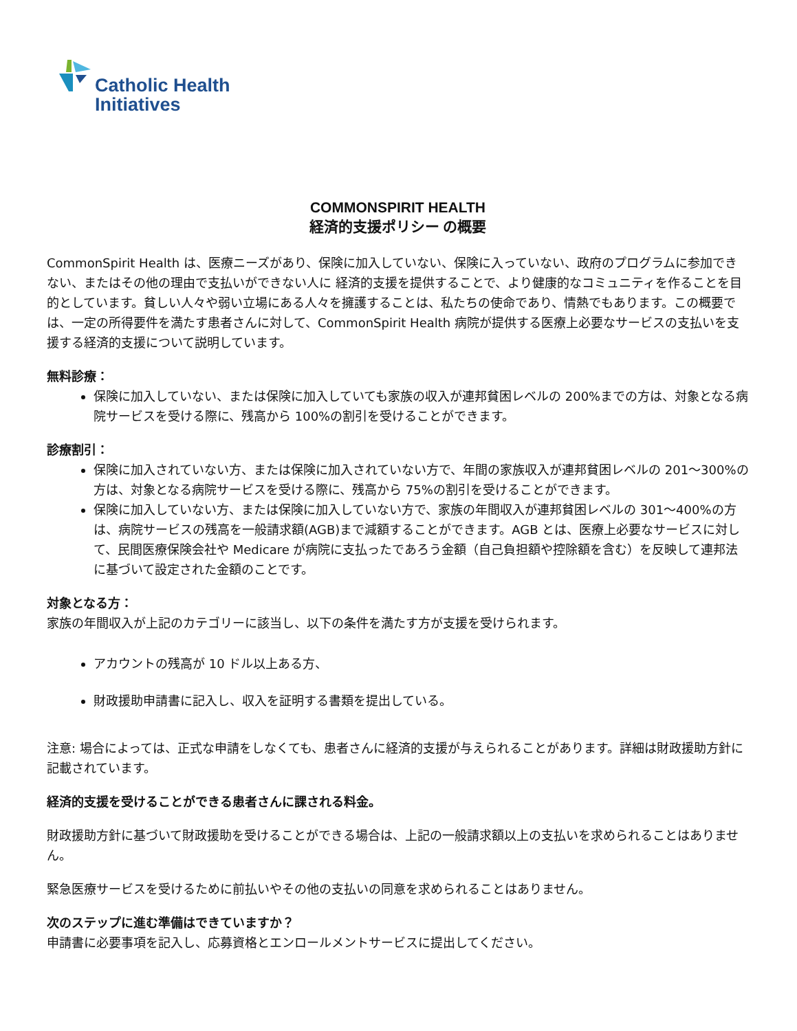Catholic Health
Initiatives
COMMONSPIRIT HEALTH
経済的支援ポリシー の概要
CommonSpirit Health は、医療ニーズがあり、保険に加入していない、保険に入っていない、政府のプログラムに参加できない、またはその他の理由で支払いができない人に 経済的支援を提供することで、より健康的なコミュニティを作ることを目的としています。貧しい人々や弱い立場にある人々を擁護することは、私たちの使命であり、情熱でもあります。この概要では、一定の所得要件を満たす患者さんに対して、CommonSpirit Health 病院が提供する医療上必要なサービスの支払いを支援する経済的支援について説明しています。
無料診療：
保険に加入していない、または保険に加入していても家族の収入が連邦貧困レベルの 200%までの方は、対象となる病院サービスを受ける際に、残高から 100%の割引を受けることができます。
診療割引：
保険に加入されていない方、または保険に加入されていない方で、年間の家族収入が連邦貧困レベルの 201～300%の方は、対象となる病院サービスを受ける際に、残高から 75%の割引を受けることができます。
保険に加入していない方、または保険に加入していない方で、家族の年間収入が連邦貧困レベルの 301～400%の方は、病院サービスの残高を一般請求額(AGB)まで減額することができます。AGB とは、医療上必要なサービスに対して、民間医療保険会社や Medicare が病院に支払ったであろう金額（自己負担額や控除額を含む）を反映して連邦法に基づいて設定された金額のことです。
対象となる方：
家族の年間収入が上記のカテゴリーに該当し、以下の条件を満たす方が支援を受けられます。
アカウントの残高が 10 ドル以上ある方、
財政援助申請書に記入し、収入を証明する書類を提出している。
注意: 場合によっては、正式な申請をしなくても、患者さんに経済的支援が与えられることがあります。詳細は財政援助方針に記載されています。
経済的支援を受けることができる患者さんに課される料金。
財政援助方針に基づいて財政援助を受けることができる場合は、上記の一般請求額以上の支払いを求められることはありません。
緊急医療サービスを受けるために前払いやその他の支払いの同意を求められることはありません。
次のステップに進む準備はできていますか？
申請書に必要事項を記入し、応募資格とエンロールメントサービスに提出してください。